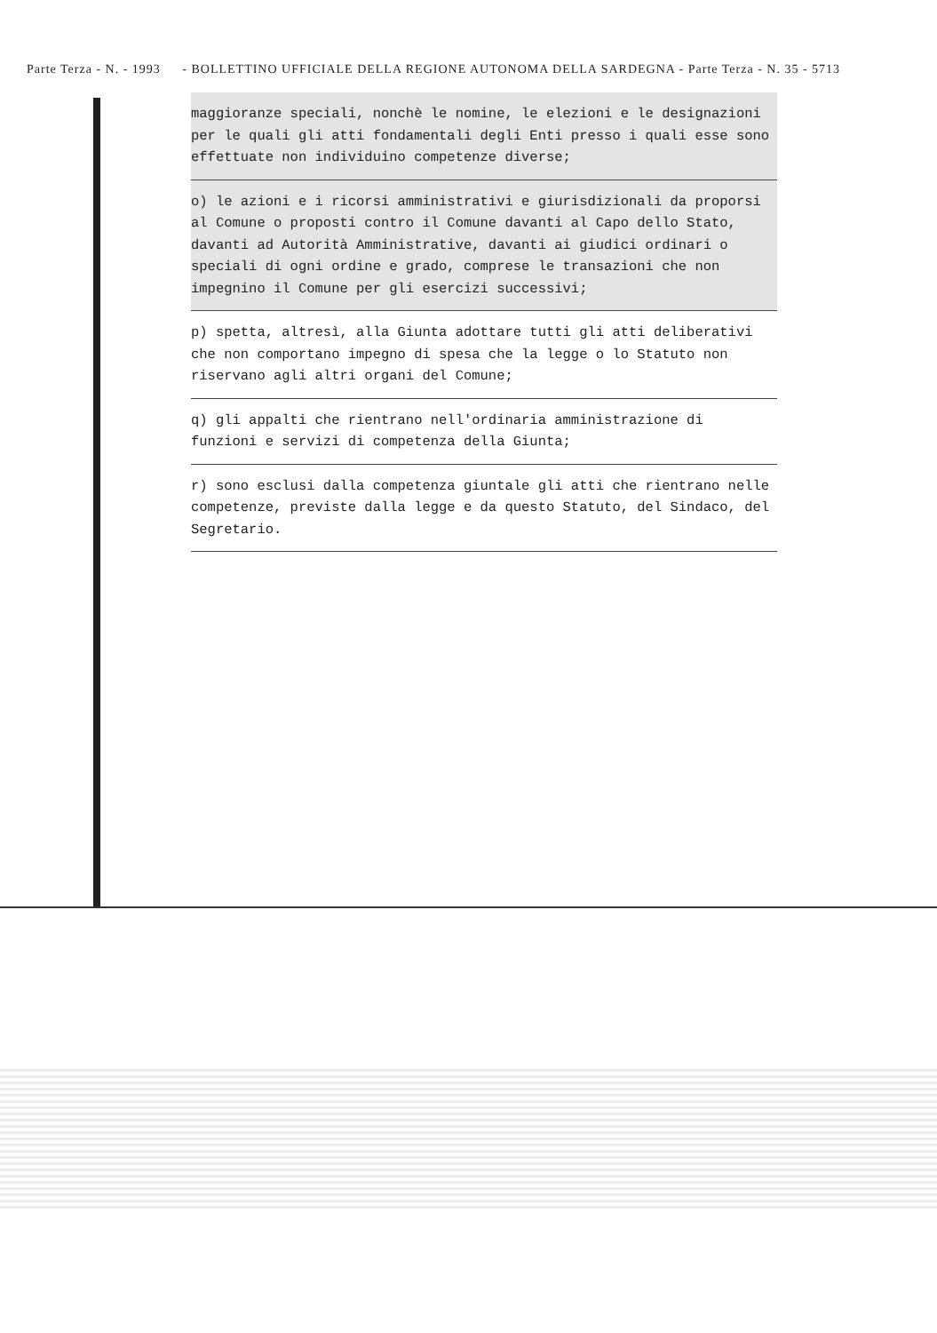Parte Terza - N. - 1993 - BOLLETTINO UFFICIALE DELLA REGIONE AUTONOMA DELLA SARDEGNA - Parte Terza - N. 35 - 5713
maggioranze speciali, nonchè le nomine, le elezioni e le designazioni per le quali gli atti fondamentali degli Enti presso i quali esse sono effettuate non individuino competenze diverse;
o) le azioni e i ricorsi amministrativi e giurisdizionali da proporsi al Comune o proposti contro il Comune davanti al Capo dello Stato, davanti ad Autorità Amministrative, davanti ai giudici ordinari o speciali di ogni ordine e grado, comprese le transazioni che non impegnino il Comune per gli esercizi successivi;
p) spetta, altresì, alla Giunta adottare tutti gli atti deliberativi che non comportano impegno di spesa che la legge o lo Statuto non riservano agli altri organi del Comune;
q) gli appalti che rientrano nell'ordinaria amministrazione di funzioni e servizi di competenza della Giunta;
r) sono esclusi dalla competenza giuntale gli atti che rientrano nelle competenze, previste dalla legge e da questo Statuto, del Sindaco, del Segretario.